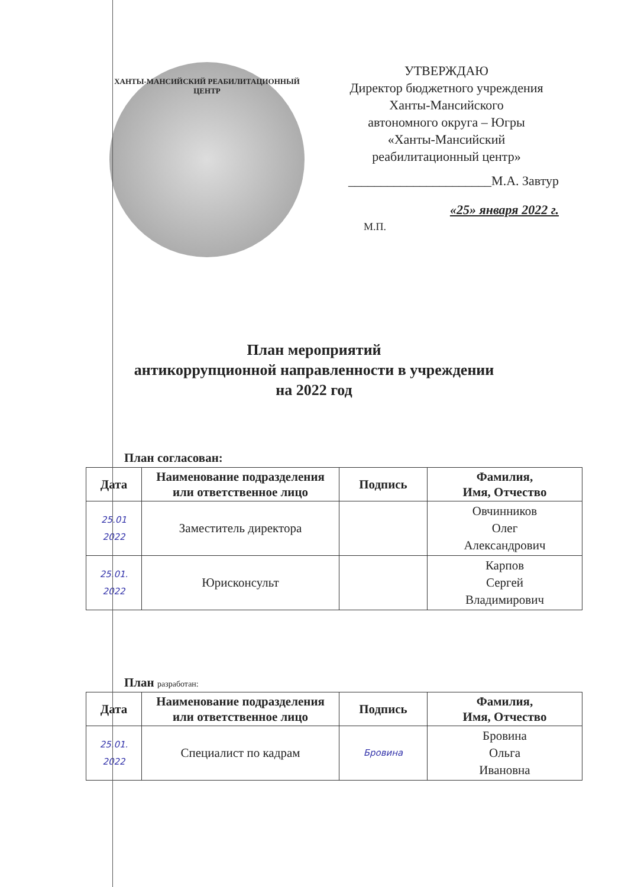ХАНТЫ-МАНСИЙСКИЙ РЕАБИЛИТАЦИОННЫЙ ЦЕНТР
УТВЕРЖДАЮ
Директор бюджетного учреждения
Ханты-Мансийского
автономного округа – Югры
«Ханты-Мансийский
реабилитационный центр»
______________________М.А. Завтур
«25» января 2022 г.
М.П.
План мероприятий
антикоррупционной направленности в учреждении
на 2022 год
План согласован:
| Дата | Наименование подразделения или ответственное лицо | Подпись | Фамилия, Имя, Отчество |
| --- | --- | --- | --- |
| 25.01 2022 | Заместитель директора | | Овчинников Олег Александрович |
| 25.01. 2022 | Юрисконсульт | | Карпов Сергей Владимирович |
План разработан:
| Дата | Наименование подразделения или ответственное лицо | Подпись | Фамилия, Имя, Отчество |
| --- | --- | --- | --- |
| 25.01. 2022 | Специалист по кадрам | Бровина | Бровина Ольга Ивановна |